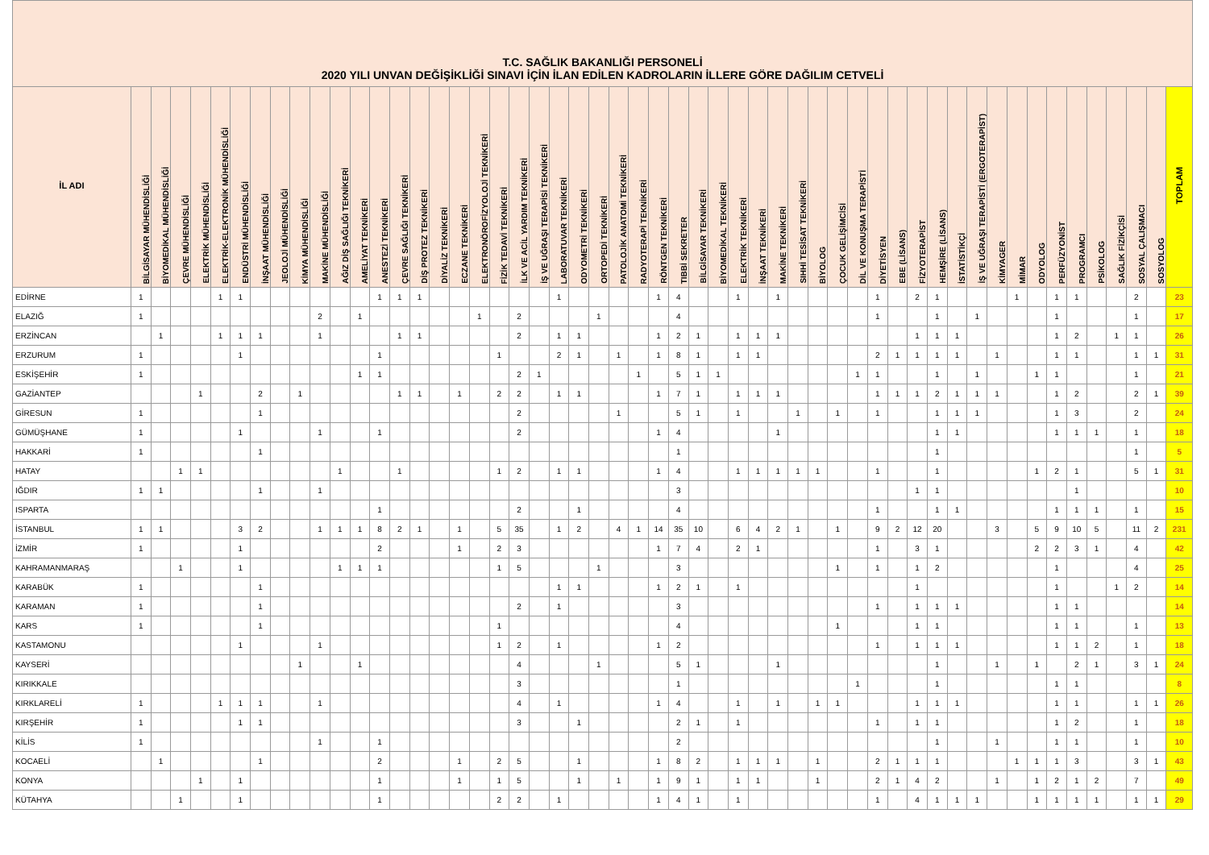| T.C. SAĞLIK BAKANLIĞI PERSONELİ 2020 YILI UNVAN DEĞİŞİKLİĞİ SINAVI İÇİN İLAN EDİLEN KADROLARIN İLLERE GÖRE DAĞILIM CETVELİ | | | | | | | | | | | | | | | | | | | | | | | | | | | | | | | | | | | | | | | | | | | | | | | | | | | | | |
| --- | --- | --- | --- | --- | --- | --- | --- | --- | --- | --- | --- | --- | --- | --- | --- | --- | --- | --- | --- | --- | --- | --- | --- | --- | --- | --- | --- | --- | --- | --- | --- | --- | --- | --- | --- | --- | --- | --- | --- | --- | --- | --- | --- | --- | --- | --- | --- | --- | --- | --- | --- | --- | --- |
| İL ADI | BİLGİSAYAR MÜHENDİSLİĞİ | BİYOMEDİKAL MÜHENDİSLİĞİ | ÇEVRE MÜHENDİSLİĞİ | ELEKTRİK MÜHENDİSLİĞİ | ELEKTRİK-ELEKTRONİK MÜHENDİSLİĞİ | ENDÜSTRİ MÜHENDİSLİĞİ | İNŞAAT MÜHENDİSLİĞİ | JEOLOJİ MÜHENDİSLİĞİ | KİMYA MÜHENDİSLİĞİ | MAKİNE MÜHENDİSLİĞİ | AĞIZ DİŞ SAĞLIĞI TEKNİKERİ | AMELİYAT TEKNİKERİ | ANESTEZİ TEKNİKERİ | ÇEVRE SAĞLIĞI TEKNİKERİ | DİŞ PROTEZ TEKNİKERİ | DİYALİZ TEKNİKERİ | ECZANE TEKNİKERİ | ELEKTRONÖROFİZYOLOJİ TEKNİKERİ | FİZİK TEDAVİ TEKNİKERİ | İLK VE ACİL YARDIM TEKNİKERİ | İŞ VE UĞRAŞI TERAPİSİ TEKNİKERİ | LABORATUVAR TEKNİKERİ | ODYOMETRİ TEKNİKERİ | ORTOPEDİ TEKNİKERİ | PATOLOJİK ANATOMİ TEKNİKERİ | RADYOTERAPİ TEKNİKERİ | RÖNTGEN TEKNİKERİ | TIBBİ SEKRETER | BİLGİSAYAR TEKNİKERİ | BİYOMEDİKAL TEKNİKERİ | ELEKTRİK TEKNİKERİ | İNŞAAT TEKNİKERİ | MAKİNE TEKNİKERİ | SIHHİ TESİSAT TEKNİKERİ | BİYOLOG | ÇOCUK GELİŞİMCİSİ | DİL VE KONUŞMA TERAPİSTİ | DİYETİSYEN | EBE (LİSANS) | FİZYOTERAPİST | HEMŞİRE (LİSANS) | İSTATİSTİKÇİ | İŞ VE UĞRAŞI TERAPİSTİ (ERGOTERAPİST) | KİMYAGER | MİMAR | ODYOLOG | PERFÜZYONİST | PROGRAMCI | PSİKOLOG | SAĞLIK FİZİKÇİSİ | SOSYAL ÇALIŞMACI | SOSYOLOG | TOPLAM |
| EDİRNE | 1 | | | | 1 | 1 | | | | | | | 1 | 1 | 1 | | | | | | | 1 | | | | | 1 | 4 | | | 1 | | 1 | | | | | 1 | | 2 | 1 | | | | 1 | | 1 | 1 | | | 2 | | 23 |
| ELAZIĞ | 1 | | | | | | | | | 2 | | 1 | | | | | | 1 | | 2 | | | | 1 | | | | 4 | | | | | | | | | | 1 | | | 1 | | 1 | | | | 1 | | | | 1 | | 17 |
| ERZİNCAN | | 1 | | | 1 | 1 | 1 | | | 1 | | | | 1 | 1 | | | | | 2 | | 1 | 1 | | | | 1 | 2 | 1 | | 1 | 1 | 1 | | | | | | | 1 | 1 | 1 | | | | | 1 | 2 | | 1 | 1 | | 26 |
| ERZURUM | 1 | | | | | 1 | | | | | | | 1 | | | | | | 1 | | | 2 | 1 | | 1 | | 1 | 8 | 1 | | 1 | 1 | | | | | | 2 | 1 | 1 | 1 | 1 | | 1 | | | 1 | 1 | | | 1 | 1 | 31 |
| ESKİŞEHİR | 1 | | | | | | | | | | | 1 | 1 | | | | | | | 2 | 1 | | | | | 1 | | 5 | 1 | 1 | | | | | | | 1 | 1 | | | 1 | | 1 | | | 1 | 1 | | | | 1 | | 21 |
| GAZİANTEP | | | | 1 | | | 2 | | 1 | | | | | 1 | 1 | | 1 | | 2 | 2 | | 1 | 1 | | | | 1 | 7 | 1 | | 1 | 1 | 1 | | | | | 1 | 1 | 1 | 2 | 1 | 1 | 1 | | | 1 | 2 | | | 2 | 1 | 39 |
| GİRESUN | 1 | | | | | | 1 | | | | | | | | | | | | | 2 | | | | | 1 | | | 5 | 1 | | 1 | | | 1 | | 1 | | 1 | | | 1 | 1 | 1 | | | | 1 | 3 | | | 2 | | 24 |
| GÜMÜŞHANE | 1 | | | | | 1 | | | | 1 | | | 1 | | | | | | | 2 | | | | | | | 1 | 4 | | | | | 1 | | | | | | | | 1 | 1 | | | | | 1 | 1 | 1 | | 1 | | 18 |
| HAKKARİ | 1 | | | | | | 1 | | | | | | | | | | | | | | | | | | | | | 1 | | | | | | | | | | | | | 1 | | | | | | | | | | 1 | | 5 |
| HATAY | | | 1 | 1 | | | | | | | 1 | | | 1 | | | | | 1 | 2 | | 1 | 1 | | | | 1 | 4 | | | 1 | 1 | 1 | 1 | 1 | | | 1 | | | 1 | | | | | 1 | 2 | 1 | | | 5 | 1 | 31 |
| IĞDIR | 1 | 1 | | | | | 1 | | | 1 | | | | | | | | | | | | | | | | | | 3 | | | | | | | | | | | | 1 | 1 | | | | | | | 1 | | | | | 10 |
| ISPARTA | | | | | | | | | | | | | 1 | | | | | | | 2 | | | 1 | | | | | 4 | | | | | | | | | | 1 | | | 1 | 1 | | | | | 1 | 1 | 1 | | 1 | | 15 |
| İSTANBUL | 1 | 1 | | | | 3 | 2 | | | 1 | 1 | 1 | 8 | 2 | 1 | | 1 | | 5 | 35 | | 1 | 2 | | 4 | 1 | 14 | 35 | 10 | | 6 | 4 | 2 | 1 | | 1 | | 9 | 2 | 12 | 20 | | | 3 | | 5 | 9 | 10 | 5 | | 11 | 2 | 231 |
| İZMİR | 1 | | | | | 1 | | | | | | | 2 | | | | 1 | | 2 | 3 | | | | | | | 1 | 7 | 4 | | 2 | 1 | | | | | | 1 | | 3 | 1 | | | | | 2 | 2 | 3 | 1 | | 4 | | 42 |
| KAHRAMANMARAŞ | | | 1 | | | 1 | | | | | 1 | 1 | 1 | | | | | | 1 | 5 | | | | 1 | | | | 3 | | | | | | | | 1 | | 1 | | 1 | 2 | | | | | | 1 | | | | 4 | | 25 |
| KARABÜK | 1 | | | | | | 1 | | | | | | | | | | | | | | | 1 | 1 | | | | 1 | 2 | 1 | | 1 | | | | | | | | | 1 | | | | | | | 1 | | | 1 | 2 | | 14 |
| KARAMAN | 1 | | | | | | 1 | | | | | | | | | | | | | 2 | | 1 | | | | | | 3 | | | | | | | | | | 1 | | 1 | 1 | 1 | | | | | 1 | 1 | | | | | 14 |
| KARS | 1 | | | | | | 1 | | | | | | | | | | | | 1 | | | | | | | | | 4 | | | | | | | | 1 | | | | 1 | 1 | | | | | | 1 | 1 | | | 1 | | 13 |
| KASTAMONU | | | | | | 1 | | | | 1 | | | | | | | | | 1 | 2 | | 1 | | | | | 1 | 2 | | | | | | | | | | 1 | | 1 | 1 | 1 | | | | | 1 | 1 | 2 | | 1 | | 18 |
| KAYSERİ | | | | | | | | | 1 | | | 1 | | | | | | | | 4 | | | | 1 | | | | 5 | 1 | | | | 1 | | | | | | | | 1 | | | 1 | | 1 | | 2 | 1 | | 3 | 1 | 24 |
| KIRIKKALE | | | | | | | | | | | | | | | | | | | | 3 | | | | | | | | 1 | | | | | | | | | 1 | | | | 1 | | | | | | 1 | 1 | | | | | 8 |
| KIRKLARELİ | 1 | | | | 1 | 1 | 1 | | | 1 | | | | | | | | | | 4 | | 1 | | | | | 1 | 4 | | | 1 | | 1 | | 1 | 1 | | | | 1 | 1 | 1 | | | | | 1 | 1 | | | 1 | 1 | 26 |
| KIRŞEHİR | 1 | | | | | 1 | 1 | | | | | | | | | | | | | 3 | | | 1 | | | | | 2 | 1 | | 1 | | | | | | | 1 | | 1 | 1 | | | | | | 1 | 2 | | | 1 | | 18 |
| KİLİS | 1 | | | | | | | | | 1 | | | 1 | | | | | | | | | | | | | | | 2 | | | | | | | | | | | | | 1 | | | 1 | | | 1 | 1 | | | 1 | | 10 |
| KOCAELİ | | 1 | | | | | 1 | | | | | | 2 | | | | 1 | | 2 | 5 | | | 1 | | | | 1 | 8 | 2 | | 1 | 1 | 1 | | 1 | | | 2 | 1 | 1 | 1 | | | | 1 | 1 | 1 | 3 | | | 3 | 1 | 43 |
| KONYA | | | | 1 | | 1 | | | | | | | 1 | | | | 1 | | 1 | 5 | | | 1 | | 1 | | 1 | 9 | 1 | | 1 | 1 | | | 1 | | | 2 | 1 | 4 | 2 | | | 1 | | 1 | 2 | 1 | 2 | | 7 | | 49 |
| KÜTAHYA | | | 1 | | | 1 | | | | | | | 1 | | | | | | 2 | 2 | | 1 | | | | | 1 | 4 | 1 | | 1 | | | | | | | 1 | | 4 | 1 | 1 | 1 | | | 1 | 1 | 1 | 1 | | 1 | 1 | 29 |